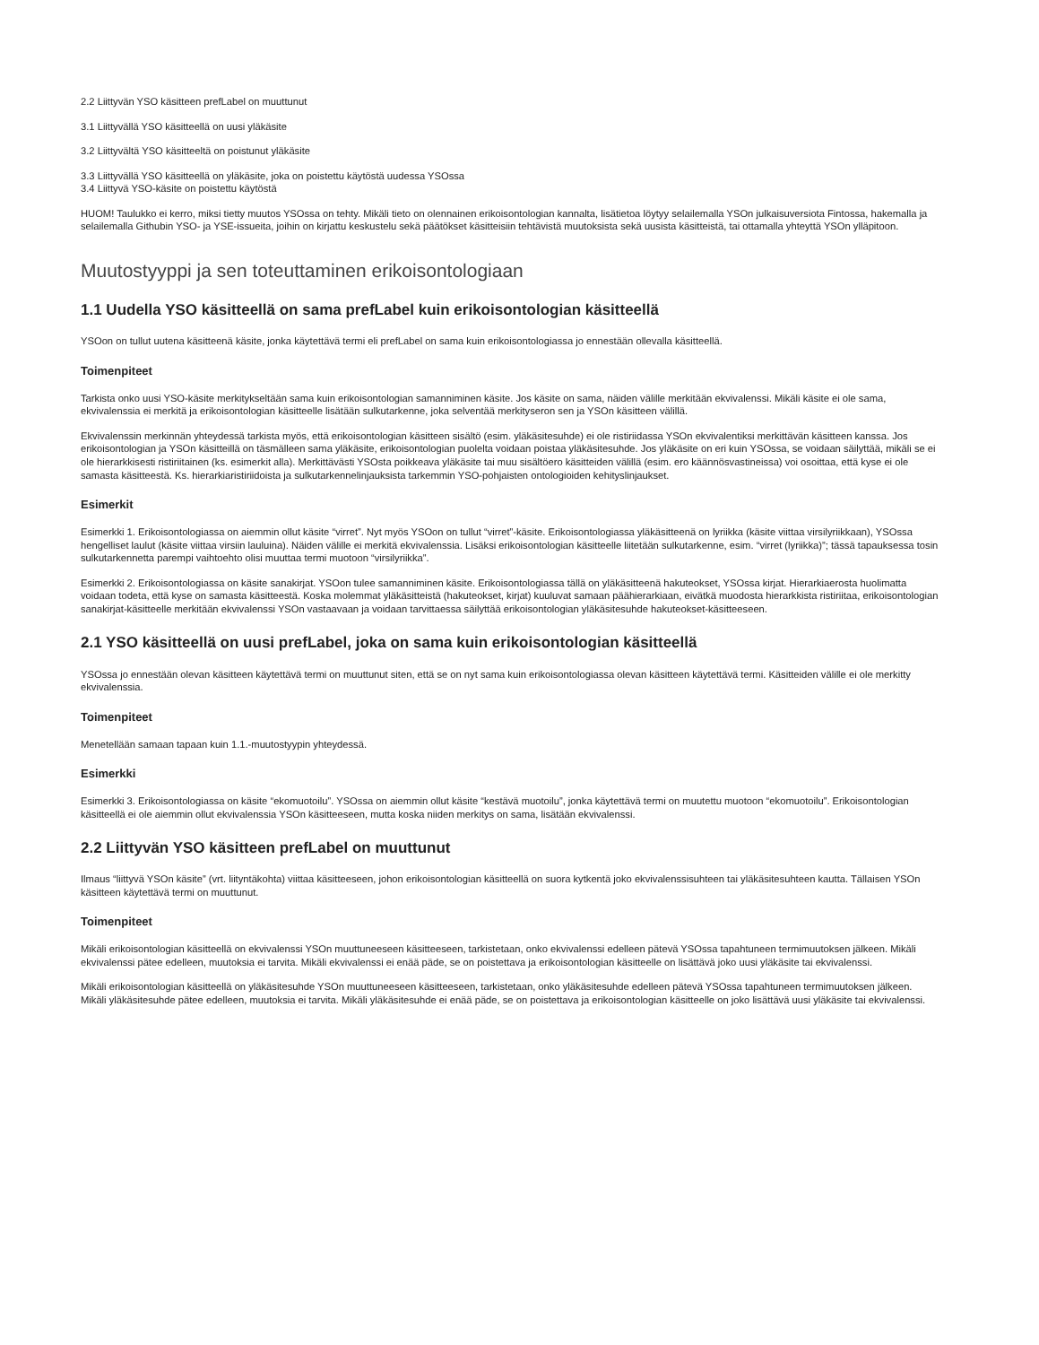2.2 Liittyvän YSO käsitteen prefLabel on muuttunut
3.1 Liittyvällä YSO käsitteellä on uusi yläkäsite
3.2 Liittyvältä YSO käsitteeltä on poistunut yläkäsite
3.3 Liittyvällä YSO käsitteellä on yläkäsite, joka on poistettu käytöstä uudessa YSOssa
3.4 Liittyvä YSO-käsite on poistettu käytöstä
HUOM! Taulukko ei kerro, miksi tietty muutos YSOssa on tehty. Mikäli tieto on olennainen erikoisontologian kannalta, lisätietoa löytyy selailemalla YSOn julkaisuversiota Fintossa, hakemalla ja selailemalla Githubin YSO- ja YSE-issueita, joihin on kirjattu keskustelu sekä päätökset käsitteisiin tehtävistä muutoksista sekä uusista käsitteistä, tai ottamalla yhteyttä YSOn ylläpitoon.
Muutostyyppi ja sen toteuttaminen erikoisontologiaan
1.1 Uudella YSO käsitteellä on sama prefLabel kuin erikoisontologian käsitteellä
YSOon on tullut uutena käsitteenä käsite, jonka käytettävä termi eli prefLabel on sama kuin erikoisontologiassa jo ennestään ollevalla käsitteellä.
Toimenpiteet
Tarkista onko uusi YSO-käsite merkitykseltään sama kuin erikoisontologian samanniminen käsite. Jos käsite on sama, näiden välille merkitään ekvivalenssi. Mikäli käsite ei ole sama, ekvivalenssia ei merkitä ja erikoisontologian käsitteelle lisätään sulkutarkenne, joka selventää merkityseron sen ja YSOn käsitteen välillä.
Ekvivalenssin merkinnän yhteydessä tarkista myös, että erikoisontologian käsitteen sisältö (esim. yläkäsitesuhde) ei ole ristiriidassa YSOn ekvivalentiksi merkittävän käsitteen kanssa. Jos erikoisontologian ja YSOn käsitteillä on täsmälleen sama yläkäsite, erikoisontologian puolelta voidaan poistaa yläkäsitesuhde. Jos yläkäsite on eri kuin YSOssa, se voidaan säilyttää, mikäli se ei ole hierarkkisesti ristiriitainen (ks. esimerkit alla). Merkittävästi YSOsta poikkeava yläkäsite tai muu sisältöero käsitteiden välillä (esim. ero käännösvastineissa) voi osoittaa, että kyse ei ole samasta käsitteestä. Ks. hierarkiaristiriidoista ja sulkutarkennelinjauksista tarkemmin YSO-pohjaisten ontologioiden kehityslinjaukset.
Esimerkit
Esimerkki 1. Erikoisontologiassa on aiemmin ollut käsite “virret”. Nyt myös YSOon on tullut “virret”-käsite. Erikoisontologiassa yläkäsitteenä on lyriikka (käsite viittaa virsilyriikkaan), YSOssa hengelliset laulut (käsite viittaa virsiin lauluina). Näiden välille ei merkitä ekvivalenssia. Lisäksi erikoisontologian käsitteelle liitetään sulkutarkenne, esim. “virret (lyriikka)”; tässä tapauksessa tosin sulkutarkennetta parempi vaihtoehto olisi muuttaa termi muotoon “virsilyriikka”.
Esimerkki 2. Erikoisontologiassa on käsite sanakirjat. YSOon tulee samanniminen käsite. Erikoisontologiassa tällä on yläkäsitteenä hakuteokset, YSOssa kirjat. Hierarkiaerosta huolimatta voidaan todeta, että kyse on samasta käsitteestä. Koska molemmat yläkäsitteistä (hakuteokset, kirjat) kuuluvat samaan päähierarkiaan, eivätkä muodosta hierarkkista ristiriitaa, erikoisontologian sanakirjat-käsitteelle merkitään ekvivalenssi YSOn vastaavaan ja voidaan tarvittaessa säilyttää erikoisontologian yläkäsitesuhde hakuteokset-käsitteeseen.
2.1 YSO käsitteellä on uusi prefLabel, joka on sama kuin erikoisontologian käsitteellä
YSOssa jo ennestään olevan käsitteen käytettävä termi on muuttunut siten, että se on nyt sama kuin erikoisontologiassa olevan käsitteen käytettävä termi. Käsitteiden välille ei ole merkitty ekvivalenssia.
Toimenpiteet
Menetellään samaan tapaan kuin 1.1.-muutostyypin yhteydessä.
Esimerkki
Esimerkki 3. Erikoisontologiassa on käsite “ekomuotoilu”. YSOssa on aiemmin ollut käsite “kestävä muotoilu”, jonka käytettävä termi on muutettu muotoon “ekomuotoilu”. Erikoisontologian käsitteellä ei ole aiemmin ollut ekvivalenssia YSOn käsitteeseen, mutta koska niiden merkitys on sama, lisätään ekvivalenssi.
2.2 Liittyvän YSO käsitteen prefLabel on muuttunut
Ilmaus “liittyvä YSOn käsite” (vrt. liityntäkohta) viittaa käsitteeseen, johon erikoisontologian käsitteellä on suora kytkentä joko ekvivalenssisuhteen tai yläkäsitesuhteen kautta. Tällaisen YSOn käsitteen käytettävä termi on muuttunut.
Toimenpiteet
Mikäli erikoisontologian käsitteellä on ekvivalenssi YSOn muuttuneeseen käsitteeseen, tarkistetaan, onko ekvivalenssi edelleen pätevä YSOssa tapahtuneen termimuutoksen jälkeen. Mikäli ekvivalenssi pätee edelleen, muutoksia ei tarvita. Mikäli ekvivalenssi ei enää päde, se on poistettava ja erikoisontologian käsitteelle on lisättävä joko uusi yläkäsite tai ekvivalenssi.
Mikäli erikoisontologian käsitteellä on yläkäsitesuhde YSOn muuttuneeseen käsitteeseen, tarkistetaan, onko yläkäsitesuhde edelleen pätevä YSOssa tapahtuneen termimuutoksen jälkeen. Mikäli yläkäsitesuhde pätee edelleen, muutoksia ei tarvita. Mikäli yläkäsitesuhde ei enää päde, se on poistettava ja erikoisontologian käsitteelle on joko lisättävä uusi yläkäsite tai ekvivalenssi.